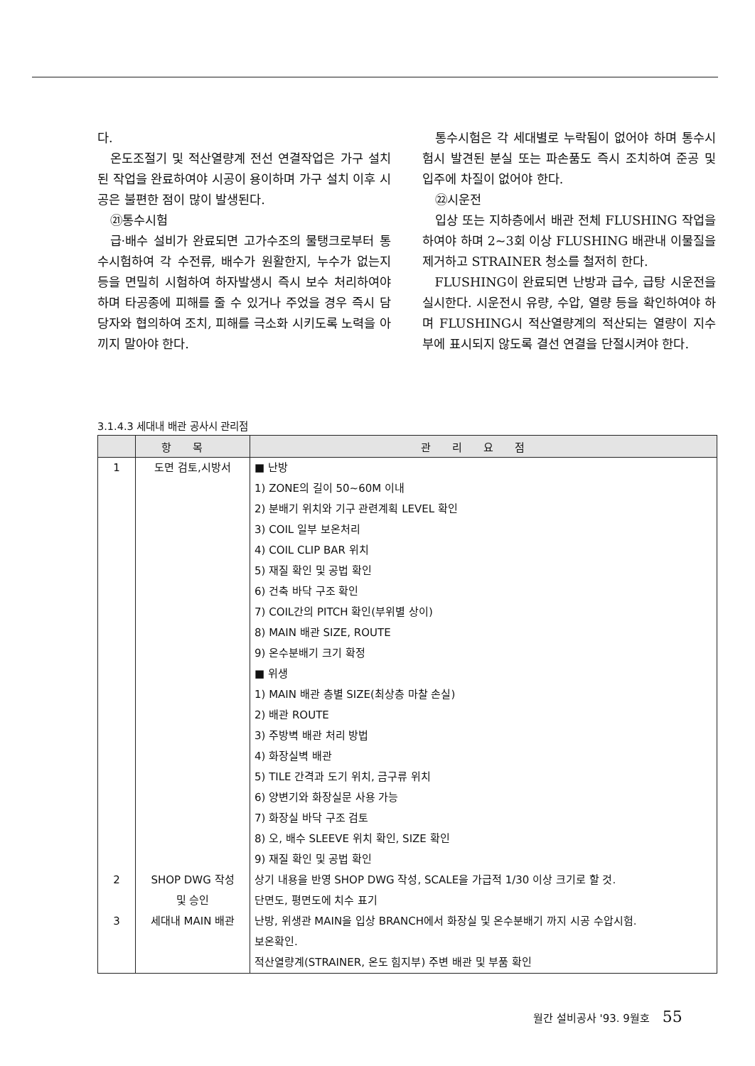다.
온도조절기 및 적산열량계 전선 연결작업은 가구 설치된 작업을 완료하여야 시공이 용이하며 가구 설치 이후 시공은 불편한 점이 많이 발생된다.
㉑통수시험
급·배수 설비가 완료되면 고가수조의 물탱크로부터 통수시험하여 각 수전류, 배수가 원활한지, 누수가 없는지 등을 면밀히 시험하여 하자발생시 즉시 보수 처리하여야 하며 타공종에 피해를 줄 수 있거나 주었을 경우 즉시 담당자와 협의하여 조치, 피해를 극소화 시키도록 노력을 아끼지 말아야 한다.
통수시험은 각 세대별로 누락됨이 없어야 하며 통수시험시 발견된 분실 또는 파손품도 즉시 조치하여 준공 및 입주에 차질이 없어야 한다.
㉒시운전
입상 또는 지하층에서 배관 전체 FLUSHING 작업을 하여야 하며 2~3회 이상 FLUSHING 배관내 이물질을 제거하고 STRAINER 청소를 철저히 한다.
FLUSHING이 완료되면 난방과 급수, 급탕 시운전을 실시한다. 시운전시 유량, 수압, 열량 등을 확인하여야 하며 FLUSHING시 적산열량계의 적산되는 열량이 지수부에 표시되지 않도록 결선 연결을 단절시켜야 한다.
3.1.4.3 세대내 배관 공사시 관리점
| | 항목 | 관리요점 |
| --- | --- | --- |
| 1 | 도면 검토,시방서 | ■ 난방 1) ZONE의 길이 50~60M 이내 2) 분배기 위치와 기구 관련계획 LEVEL 확인 3) COIL 일부 보온처리 4) COIL CLIP BAR 위치 5) 재질 확인 및 공법 확인 6) 건축 바닥 구조 확인 7) COIL간의 PITCH 확인(부위별 상이) 8) MAIN 배관 SIZE, ROUTE 9) 온수분배기 크기 확정 ■ 위생 1) MAIN 배관 층별 SIZE(최상층 마찰 손실) 2) 배관 ROUTE 3) 주방벽 배관 처리 방법 4) 화장실벽 배관 5) TILE 간격과 도기 위치, 금구류 위치 6) 양변기와 화장실문 사용 가능 7) 화장실 바닥 구조 검토 8) 오, 배수 SLEEVE 위치 확인, SIZE 확인 9) 재질 확인 및 공법 확인 |
| 2 | SHOP DWG 작성 및 승인 | 상기 내용을 반영 SHOP DWG 작성, SCALE을 가급적 1/30 이상 크기로 할 것. 단면도, 평면도에 치수 표기 |
| 3 | 세대내 MAIN 배관 | 난방, 위생관 MAIN을 입상 BRANCH에서 화장실 및 온수분배기 까지 시공 수압시험. 보온확인. 적산열량계(STRAINER, 온도 힘지부) 주변 배관 및 부품 확인 |
월간 설비공사 '93. 9월호 55